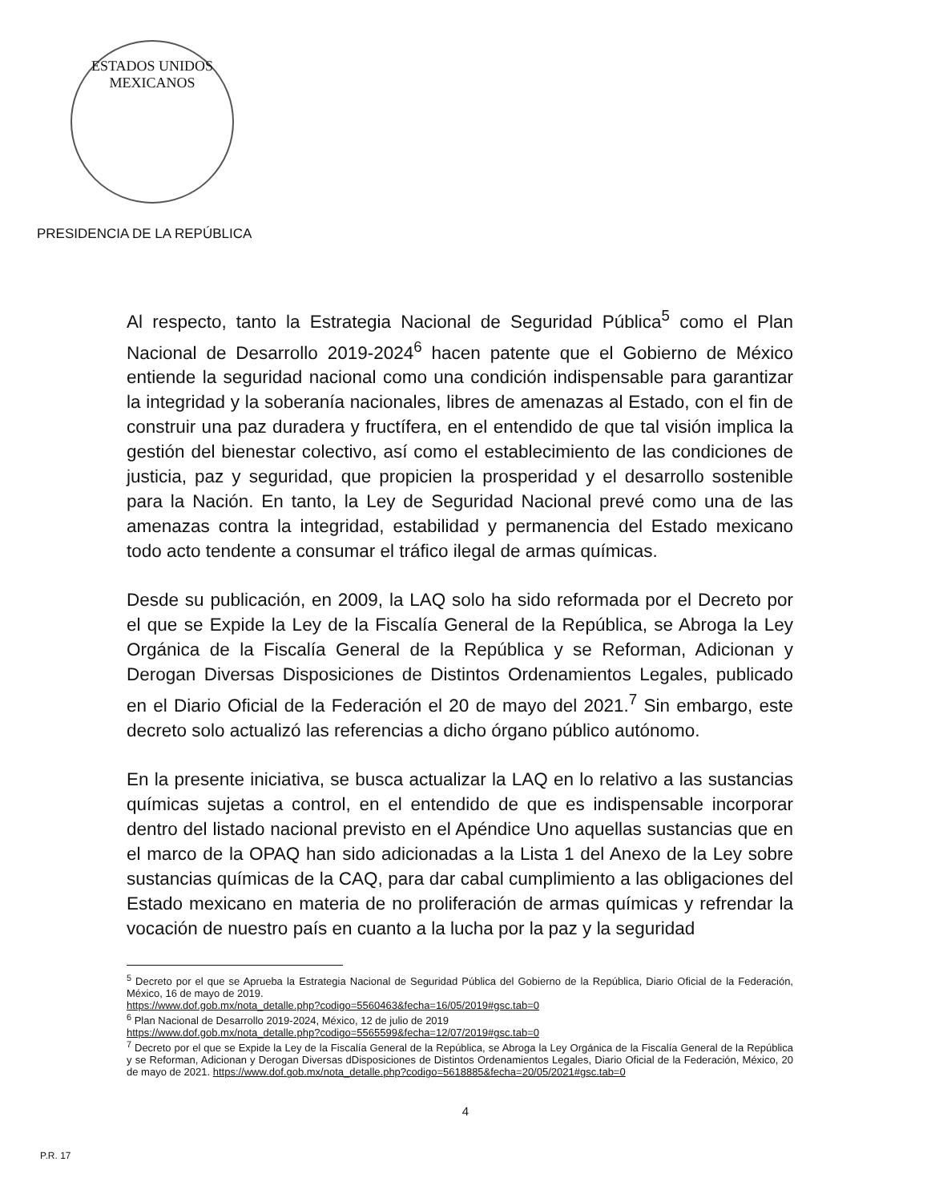ESTADOS UNIDOS MEXICANOS
PRESIDENCIA DE LA REPÚBLICA
Al respecto, tanto la Estrategia Nacional de Seguridad Pública<sup>5</sup> como el Plan Nacional de Desarrollo 2019-2024<sup>6</sup> hacen patente que el Gobierno de México entiende la seguridad nacional como una condición indispensable para garantizar la integridad y la soberanía nacionales, libres de amenazas al Estado, con el fin de construir una paz duradera y fructífera, en el entendido de que tal visión implica la gestión del bienestar colectivo, así como el establecimiento de las condiciones de justicia, paz y seguridad, que propicien la prosperidad y el desarrollo sostenible para la Nación. En tanto, la Ley de Seguridad Nacional prevé como una de las amenazas contra la integridad, estabilidad y permanencia del Estado mexicano todo acto tendente a consumar el tráfico ilegal de armas químicas.
Desde su publicación, en 2009, la LAQ solo ha sido reformada por el Decreto por el que se Expide la Ley de la Fiscalía General de la República, se Abroga la Ley Orgánica de la Fiscalía General de la República y se Reforman, Adicionan y Derogan Diversas Disposiciones de Distintos Ordenamientos Legales, publicado en el Diario Oficial de la Federación el 20 de mayo del 2021.<sup>7</sup> Sin embargo, este decreto solo actualizó las referencias a dicho órgano público autónomo.
En la presente iniciativa, se busca actualizar la LAQ en lo relativo a las sustancias químicas sujetas a control, en el entendido de que es indispensable incorporar dentro del listado nacional previsto en el Apéndice Uno aquellas sustancias que en el marco de la OPAQ han sido adicionadas a la Lista 1 del Anexo de la Ley sobre sustancias químicas de la CAQ, para dar cabal cumplimiento a las obligaciones del Estado mexicano en materia de no proliferación de armas químicas y refrendar la vocación de nuestro país en cuanto a la lucha por la paz y la seguridad
<sup>5</sup> Decreto por el que se Aprueba la Estrategia Nacional de Seguridad Pública del Gobierno de la República, Diario Oficial de la Federación, México, 16 de mayo de 2019.
https://www.dof.gob.mx/nota_detalle.php?codigo=5560463&fecha=16/05/2019#gsc.tab=0
<sup>6</sup> Plan Nacional de Desarrollo 2019-2024, México, 12 de julio de 2019
https://www.dof.gob.mx/nota_detalle.php?codigo=5565599&fecha=12/07/2019#gsc.tab=0
<sup>7</sup> Decreto por el que se Expide la Ley de la Fiscalía General de la República, se Abroga la Ley Orgánica de la Fiscalía General de la República y se Reforman, Adicionan y Derogan Diversas dDisposiciones de Distintos Ordenamientos Legales, Diario Oficial de la Federación, México, 20 de mayo de 2021. https://www.dof.gob.mx/nota_detalle.php?codigo=5618885&fecha=20/05/2021#gsc.tab=0
4
P.R. 17